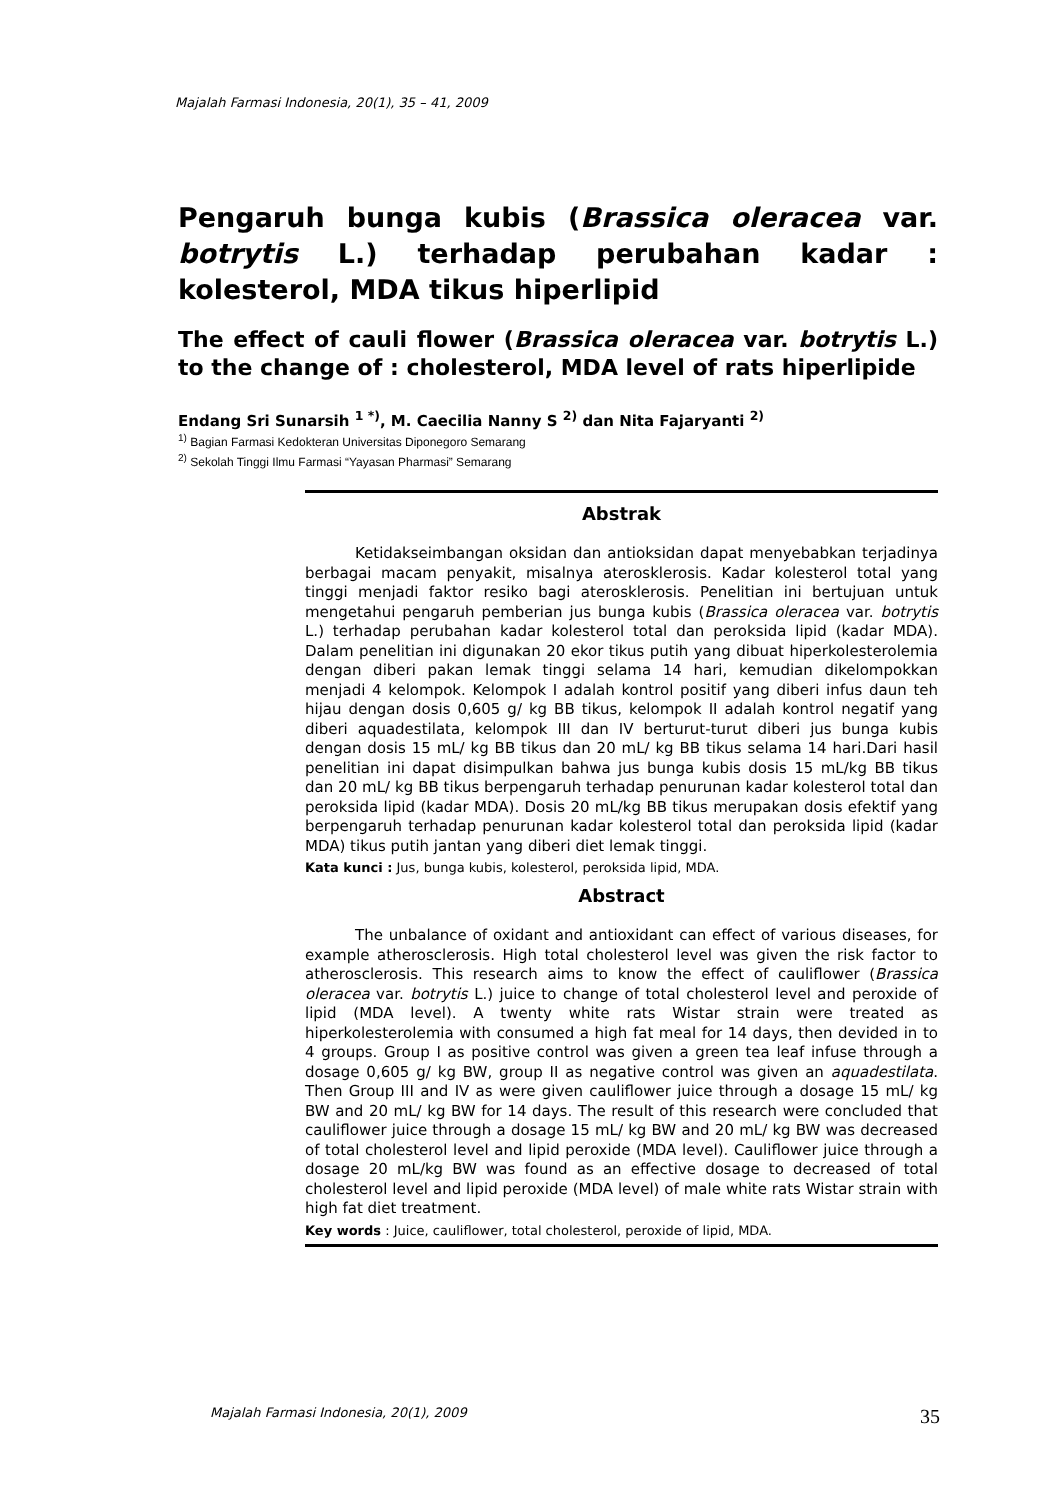Majalah Farmasi Indonesia, 20(1), 35 – 41, 2009
Pengaruh bunga kubis (Brassica oleracea var. botrytis L.) terhadap perubahan kadar : kolesterol, MDA tikus hiperlipid
The effect of cauli flower (Brassica oleracea var. botrytis L.) to the change of : cholesterol, MDA level of rats hiperlipide
Endang Sri Sunarsih <sup>1 *)</sup>, M. Caecilia Nanny S <sup>2)</sup> dan Nita Fajaryanti <sup>2)</sup>
<sup>1)</sup> Bagian Farmasi Kedokteran Universitas Diponegoro Semarang
<sup>2)</sup> Sekolah Tinggi Ilmu Farmasi “Yayasan Pharmasi” Semarang
Abstrak
Ketidakseimbangan oksidan dan antioksidan dapat menyebabkan terjadinya berbagai macam penyakit, misalnya aterosklerosis. Kadar kolesterol total yang tinggi menjadi faktor resiko bagi aterosklerosis. Penelitian ini bertujuan untuk mengetahui pengaruh pemberian jus bunga kubis (Brassica oleracea var. botrytis L.) terhadap perubahan kadar kolesterol total dan peroksida lipid (kadar MDA). Dalam penelitian ini digunakan 20 ekor tikus putih yang dibuat hiperkolesterolemia dengan diberi pakan lemak tinggi selama 14 hari, kemudian dikelompokkan menjadi 4 kelompok. Kelompok I adalah kontrol positif yang diberi infus daun teh hijau dengan dosis 0,605 g/ kg BB tikus, kelompok II adalah kontrol negatif yang diberi aquadestilata, kelompok III dan IV berturut-turut diberi jus bunga kubis dengan dosis 15 mL/ kg BB tikus dan 20 mL/ kg BB tikus selama 14 hari.Dari hasil penelitian ini dapat disimpulkan bahwa jus bunga kubis dosis 15 mL/kg BB tikus dan 20 mL/ kg BB tikus berpengaruh terhadap penurunan kadar kolesterol total dan peroksida lipid (kadar MDA). Dosis 20 mL/kg BB tikus merupakan dosis efektif yang berpengaruh terhadap penurunan kadar kolesterol total dan peroksida lipid (kadar MDA) tikus putih jantan yang diberi diet lemak tinggi.
Kata kunci : Jus, bunga kubis, kolesterol, peroksida lipid, MDA.
Abstract
The unbalance of oxidant and antioxidant can effect of various diseases, for example atherosclerosis. High total cholesterol level was given the risk factor to atherosclerosis. This research aims to know the effect of cauliflower (Brassica oleracea var. botrytis L.) juice to change of total cholesterol level and peroxide of lipid (MDA level). A twenty white rats Wistar strain were treated as hiperkolesterolemia with consumed a high fat meal for 14 days, then devided in to 4 groups. Group I as positive control was given a green tea leaf infuse through a dosage 0,605 g/ kg BW, group II as negative control was given an aquadestilata. Then Group III and IV as were given cauliflower juice through a dosage 15 mL/ kg BW and 20 mL/ kg BW for 14 days. The result of this research were concluded that cauliflower juice through a dosage 15 mL/ kg BW and 20 mL/ kg BW was decreased of total cholesterol level and lipid peroxide (MDA level). Cauliflower juice through a dosage 20 mL/kg BW was found as an effective dosage to decreased of total cholesterol level and lipid peroxide (MDA level) of male white rats Wistar strain with high fat diet treatment.
Key words : Juice, cauliflower, total cholesterol, peroxide of lipid, MDA.
Majalah Farmasi Indonesia, 20(1), 2009 35